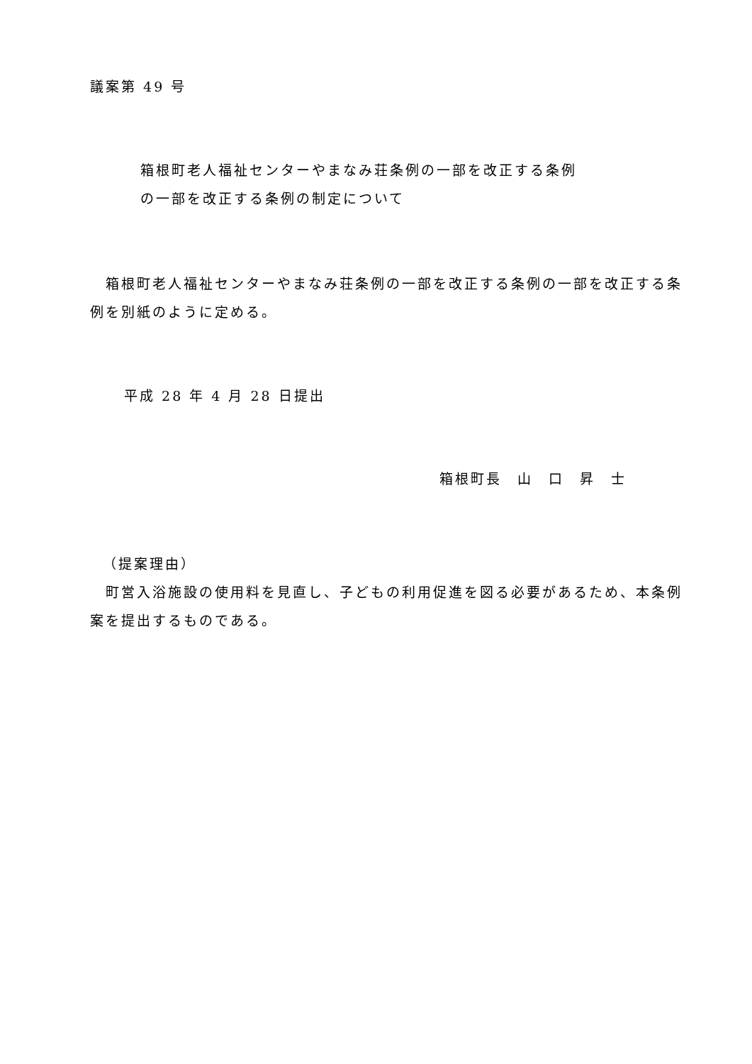議案第 49 号
箱根町老人福祉センターやまなみ荘条例の一部を改正する条例
の一部を改正する条例の制定について
　箱根町老人福祉センターやまなみ荘条例の一部を改正する条例の一部を改正する条例を別紙のように定める。
平成 28 年 4 月 28 日提出
箱根町長　山　口　昇　士
（提案理由）
　町営入浴施設の使用料を見直し、子どもの利用促進を図る必要があるため、本条例案を提出するものである。